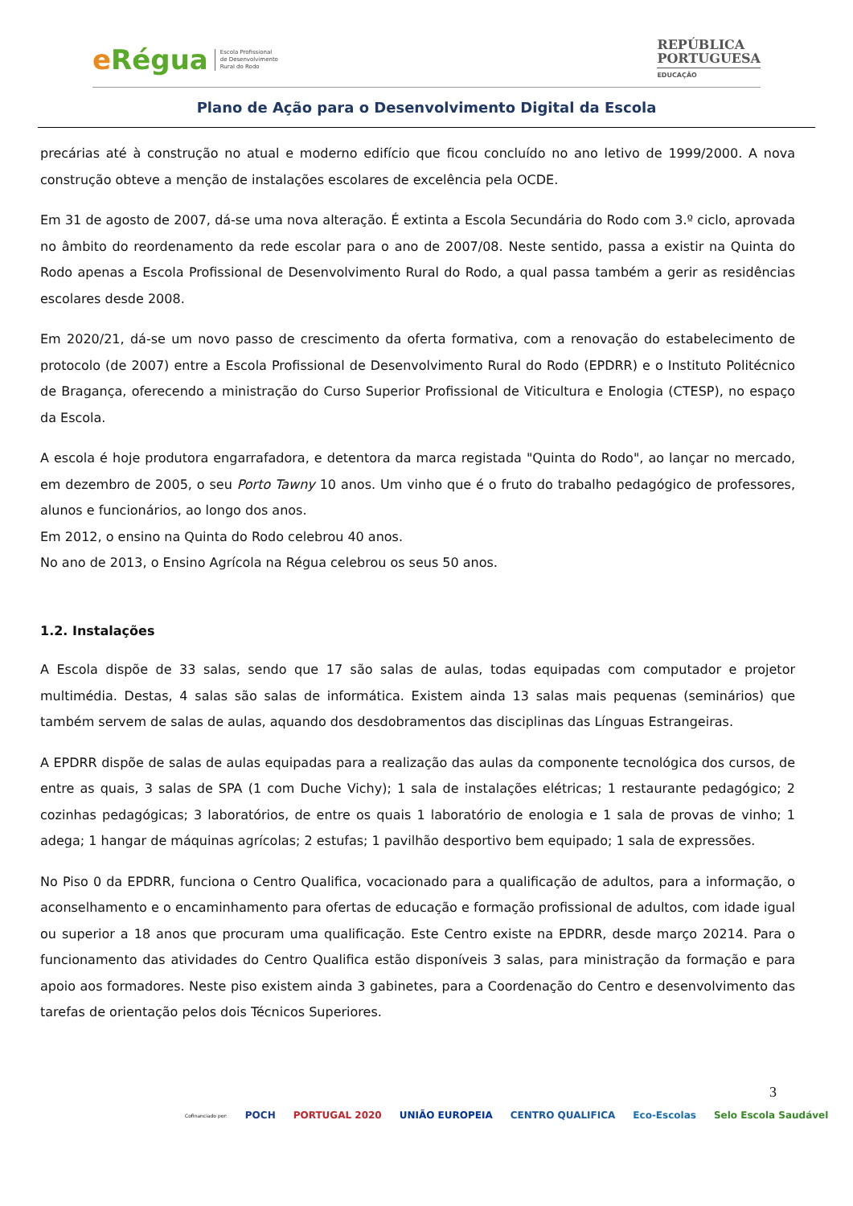eRégua
Escola Profissional
de Desenvolvimento
Rural do Rodo
REPÚBLICA
PORTUGUESA
EDUCAÇÃO
Plano de Ação para o Desenvolvimento Digital da Escola
precárias até à construção no atual e moderno edifício que ficou concluído no ano letivo de 1999/2000. A nova construção obteve a menção de instalações escolares de excelência pela OCDE.
Em 31 de agosto de 2007, dá-se uma nova alteração. É extinta a Escola Secundária do Rodo com 3.º ciclo, aprovada no âmbito do reordenamento da rede escolar para o ano de 2007/08. Neste sentido, passa a existir na Quinta do Rodo apenas a Escola Profissional de Desenvolvimento Rural do Rodo, a qual passa também a gerir as residências escolares desde 2008.
Em 2020/21, dá-se um novo passo de crescimento da oferta formativa, com a renovação do estabelecimento de protocolo (de 2007) entre a Escola Profissional de Desenvolvimento Rural do Rodo (EPDRR) e o Instituto Politécnico de Bragança, oferecendo a ministração do Curso Superior Profissional de Viticultura e Enologia (CTESP), no espaço da Escola.
A escola é hoje produtora engarrafadora, e detentora da marca registada "Quinta do Rodo", ao lançar no mercado, em dezembro de 2005, o seu Porto Tawny 10 anos. Um vinho que é o fruto do trabalho pedagógico de professores, alunos e funcionários, ao longo dos anos.
Em 2012, o ensino na Quinta do Rodo celebrou 40 anos.
No ano de 2013, o Ensino Agrícola na Régua celebrou os seus 50 anos.
1.2. Instalações
A Escola dispõe de 33 salas, sendo que 17 são salas de aulas, todas equipadas com computador e projetor multimédia. Destas, 4 salas são salas de informática. Existem ainda 13 salas mais pequenas (seminários) que também servem de salas de aulas, aquando dos desdobramentos das disciplinas das Línguas Estrangeiras.
A EPDRR dispõe de salas de aulas equipadas para a realização das aulas da componente tecnológica dos cursos, de entre as quais, 3 salas de SPA (1 com Duche Vichy); 1 sala de instalações elétricas; 1 restaurante pedagógico; 2 cozinhas pedagógicas; 3 laboratórios, de entre os quais 1 laboratório de enologia e 1 sala de provas de vinho; 1 adega; 1 hangar de máquinas agrícolas; 2 estufas; 1 pavilhão desportivo bem equipado; 1 sala de expressões.
No Piso 0 da EPDRR, funciona o Centro Qualifica, vocacionado para a qualificação de adultos, para a informação, o aconselhamento e o encaminhamento para ofertas de educação e formação profissional de adultos, com idade igual ou superior a 18 anos que procuram uma qualificação. Este Centro existe na EPDRR, desde março 20214. Para o funcionamento das atividades do Centro Qualifica estão disponíveis 3 salas, para ministração da formação e para apoio aos formadores. Neste piso existem ainda 3 gabinetes, para a Coordenação do Centro e desenvolvimento das tarefas de orientação pelos dois Técnicos Superiores.
3
Cofinanciado por:
POCH PORTUGAL 2020 UNIÃO EUROPEIA CENTRO QUALIFICA Eco-Escolas Selo Escola Saudável